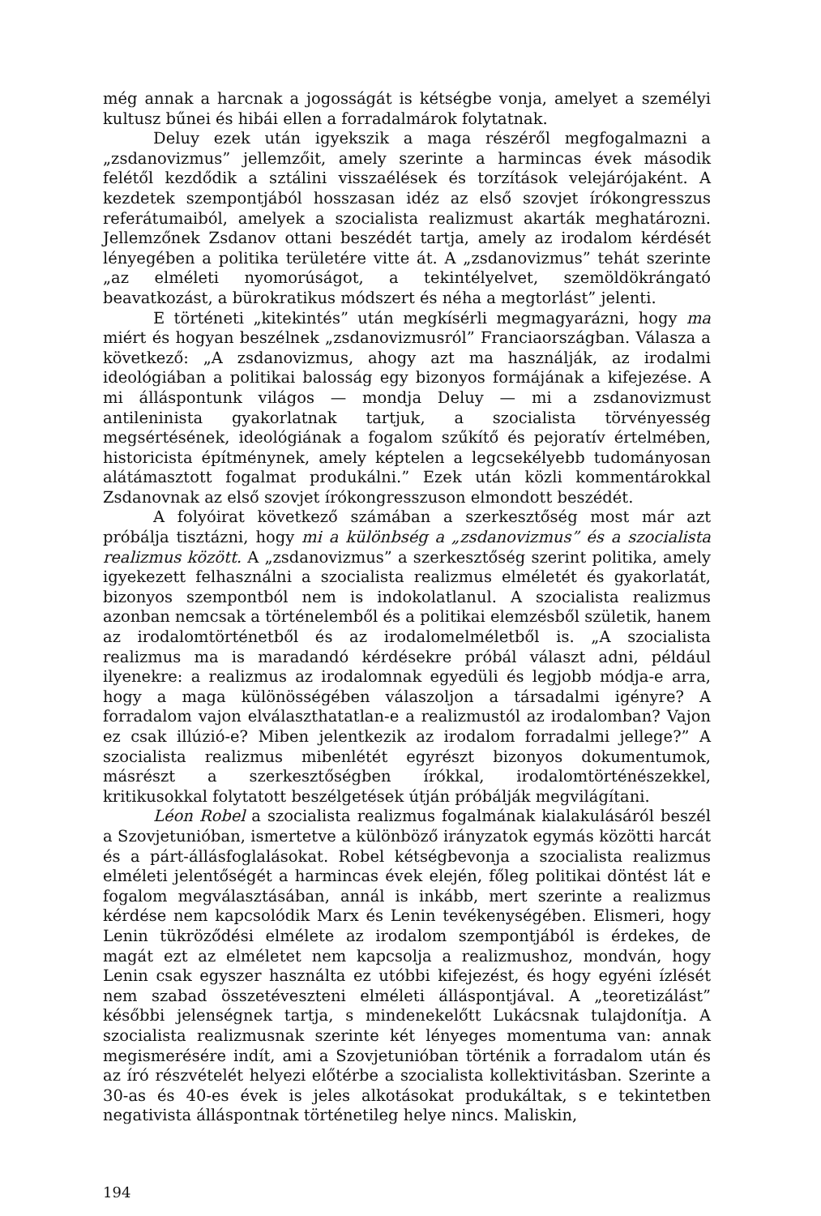még annak a harcnak a jogosságát is kétségbe vonja, amelyet a személyi kultusz bűnei és hibái ellen a forradalmárok folytatnak.
Deluy ezek után igyekszik a maga részéről megfogalmazni a „zsdanovizmus” jellemzőit, amely szerinte a harmincas évek második felétől kezdődik a sztálini visszaélések és torzítások velejárójaként. A kezdetek szempontjából hosszasan idéz az első szovjet írókongresszus referátumaiból, amelyek a szocialista realizmust akarták meghatározni. Jellemzőnek Zsdanov ottani beszédét tartja, amely az irodalom kérdését lényegében a politika területére vitte át. A „zsdanovizmus” tehát szerinte „az elméleti nyomorúságot, a tekintélyelvet, szemöldökrángató beavatkozást, a bürokratikus módszert és néha a megtorlást” jelenti.
E történeti „kitekintés” után megkísérli megmagyarázni, hogy ma miért és hogyan beszélnek „zsdanovizmusról” Franciaországban. Válasza a következő: „A zsdanovizmus, ahogy azt ma használják, az irodalmi ideológiában a politikai balosság egy bizonyos formájának a kifejezése. A mi álláspontunk világos — mondja Deluy — mi a zsdanovizmust antileninista gyakorlatnak tartjuk, a szocialista törvényesség megsértésének, ideológiának a fogalom szűkítő és pejoratív értelmében, historicista építménynek, amely képtelen a legcsekélyebb tudományosan alátámasztott fogalmat produkálni.” Ezek után közli kommentárokkal Zsdanovnak az első szovjet írókongresszuson elmondott beszédét.
A folyóirat következő számában a szerkesztőség most már azt próbálja tisztázni, hogy mi a különbség a „zsdanovizmus” és a szocialista realizmus között. A „zsdanovizmus” a szerkesztőség szerint politika, amely igyekezett felhasználni a szocialista realizmus elméletét és gyakorlatát, bizonyos szempontból nem is indokolatlanul. A szocialista realizmus azonban nemcsak a történelemből és a politikai elemzésből születik, hanem az irodalomtörténetből és az irodalomelméletből is. „A szocialista realizmus ma is maradandó kérdésekre próbál választ adni, például ilyenekre: a realizmus az irodalomnak egyedüli és legjobb módja-e arra, hogy a maga különösségében válaszoljon a társadalmi igényre? A forradalom vajon elválaszthatatlan-e a realizmustól az irodalomban? Vajon ez csak illúzió-e? Miben jelentkezik az irodalom forradalmi jellege?” A szocialista realizmus mibenlétét egyrészt bizonyos dokumentumok, másrészt a szerkesztőségben írókkal, irodalomtörténészekkel, kritikusokkal folytatott beszélgetések útján próbálják megvilágítani.
Léon Robel a szocialista realizmus fogalmának kialakulásáról beszél a Szovjetunióban, ismertetve a különböző irányzatok egymás közötti harcát és a párt-állásfoglalásokat. Robel kétségbevonja a szocialista realizmus elméleti jelentőségét a harmincas évek elején, főleg politikai döntést lát e fogalom megválasztásában, annál is inkább, mert szerinte a realizmus kérdése nem kapcsolódik Marx és Lenin tevékenységében. Elismeri, hogy Lenin tükröződési elmélete az irodalom szempontjából is érdekes, de magát ezt az elméletet nem kapcsolja a realizmushoz, mondván, hogy Lenin csak egyszer használta ez utóbbi kifejezést, és hogy egyéni ízlését nem szabad összetéveszteni elméleti álláspontjával. A „teoretizálást” későbbi jelenségnek tartja, s mindenekelőtt Lukácsnak tulajdonítja. A szocialista realizmusnak szerinte két lényeges momentuma van: annak megismerésére indít, ami a Szovjetunióban történik a forradalom után és az író részvételét helyezi előtérbe a szocialista kollektivitásban. Szerinte a 30-as és 40-es évek is jeles alkotásokat produkáltak, s e tekintetben negativista álláspontnak történetileg helye nincs. Maliskin,
194